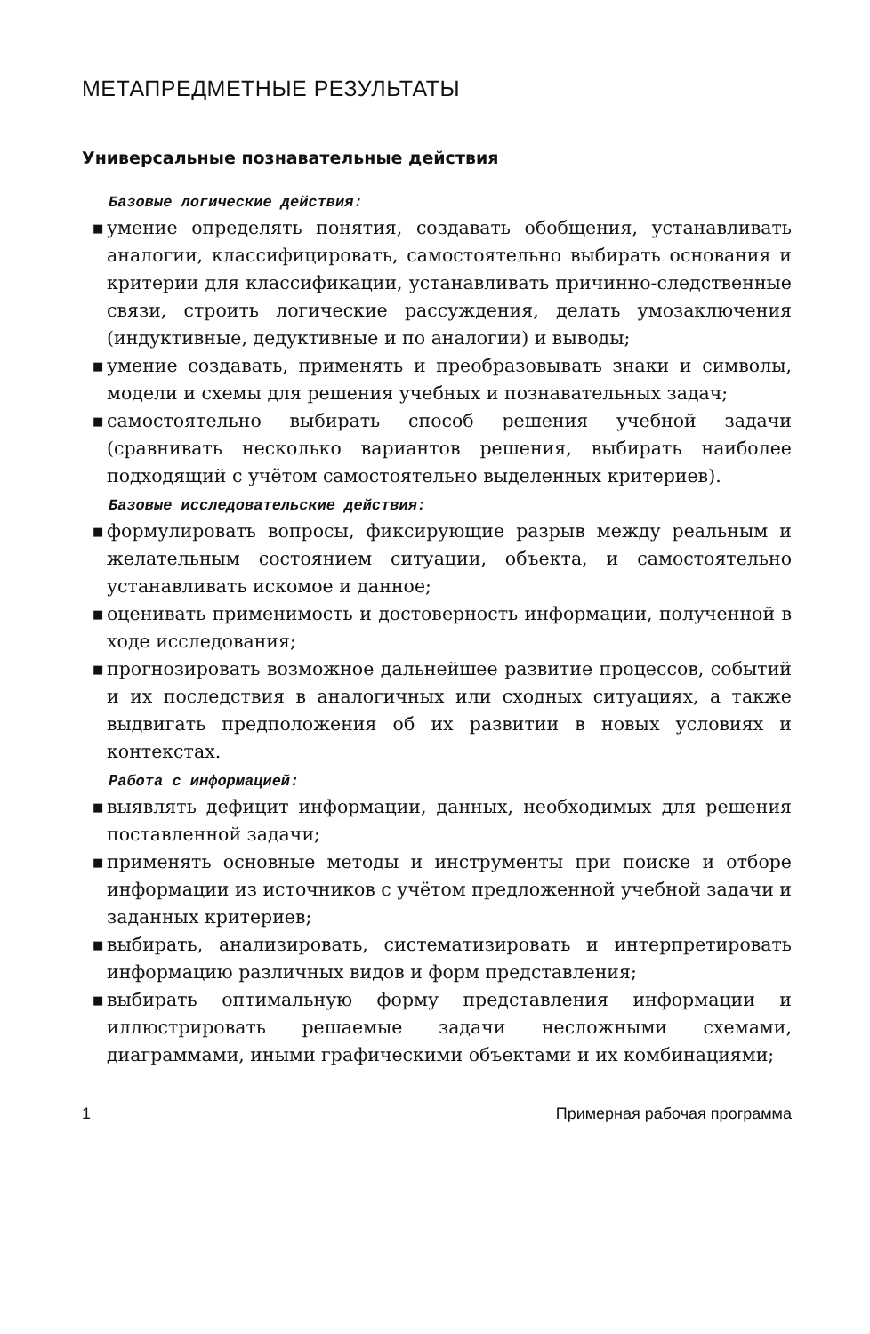МЕТАПРЕДМЕТНЫЕ РЕЗУЛЬТАТЫ
Универсальные познавательные действия
Базовые логические действия:
■ умение определять понятия, создавать обобщения, устанавливать аналогии, классифицировать, самостоятельно выбирать основания и критерии для классификации, устанавливать причинно-следственные связи, строить логические рассуждения, делать умозаключения (индуктивные, дедуктивные и по аналогии) и выводы;
■ умение создавать, применять и преобразовывать знаки и символы, модели и схемы для решения учебных и познавательных задач;
■ самостоятельно выбирать способ решения учебной задачи (сравнивать несколько вариантов решения, выбирать наиболее подходящий с учётом самостоятельно выделенных критериев).
Базовые исследовательские действия:
■ формулировать вопросы, фиксирующие разрыв между реальным и желательным состоянием ситуации, объекта, и самостоятельно устанавливать искомое и данное;
■ оценивать применимость и достоверность информации, полученной в ходе исследования;
■ прогнозировать возможное дальнейшее развитие процессов, событий и их последствия в аналогичных или сходных ситуациях, а также выдвигать предположения об их развитии в новых условиях и контекстах.
Работа с информацией:
■ выявлять дефицит информации, данных, необходимых для решения поставленной задачи;
■ применять основные методы и инструменты при поиске и отборе информации из источников с учётом предложенной учебной задачи и заданных критериев;
■ выбирать, анализировать, систематизировать и интерпретировать информацию различных видов и форм представления;
■ выбирать оптимальную форму представления информации и иллюстрировать решаемые задачи несложными схемами, диаграммами, иными графическими объектами и их комбинациями;
1 Примерная рабочая программа